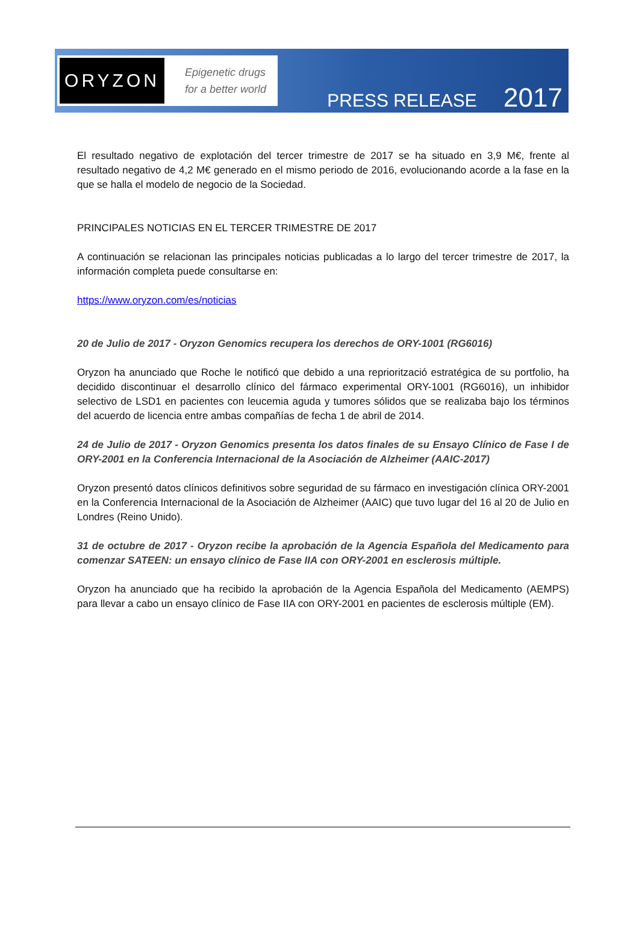ORYZON
Epigenetic drugs
for a better world
PRESS RELEASE 2017
El resultado negativo de explotación del tercer trimestre de 2017 se ha situado en 3,9 M€, frente al resultado negativo de 4,2 M€ generado en el mismo periodo de 2016, evolucionando acorde a la fase en la que se halla el modelo de negocio de la Sociedad.
PRINCIPALES NOTICIAS EN EL TERCER TRIMESTRE DE 2017
A continuación se relacionan las principales noticias publicadas a lo largo del tercer trimestre de 2017, la información completa puede consultarse en:
https://www.oryzon.com/es/noticias
20 de Julio de 2017 - Oryzon Genomics recupera los derechos de ORY-1001 (RG6016)
Oryzon ha anunciado que Roche le notificó que debido a una repriorització estratégica de su portfolio, ha decidido discontinuar el desarrollo clínico del fármaco experimental ORY-1001 (RG6016), un inhibidor selectivo de LSD1 en pacientes con leucemia aguda y tumores sólidos que se realizaba bajo los términos del acuerdo de licencia entre ambas compañías de fecha 1 de abril de 2014.
24 de Julio de 2017 - Oryzon Genomics presenta los datos finales de su Ensayo Clínico de Fase I de ORY-2001 en la Conferencia Internacional de la Asociación de Alzheimer (AAIC-2017)
Oryzon presentó datos clínicos definitivos sobre seguridad de su fármaco en investigación clínica ORY-2001 en la Conferencia Internacional de la Asociación de Alzheimer (AAIC) que tuvo lugar del 16 al 20 de Julio en Londres (Reino Unido).
31 de octubre de 2017 - Oryzon recibe la aprobación de la Agencia Española del Medicamento para comenzar SATEEN: un ensayo clínico de Fase IIA con ORY-2001 en esclerosis múltiple.
Oryzon ha anunciado que ha recibido la aprobación de la Agencia Española del Medicamento (AEMPS) para llevar a cabo un ensayo clínico de Fase IIA con ORY-2001 en pacientes de esclerosis múltiple (EM).